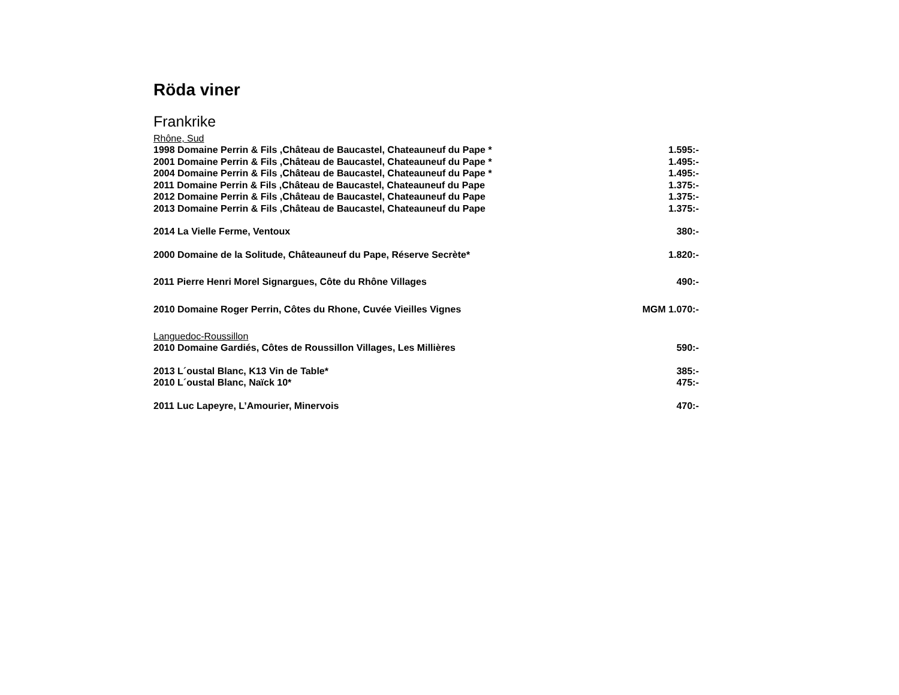Röda viner
Frankrike
Rhône, Sud
1998 Domaine Perrin & Fils ,Château de Baucastel, Chateauneuf du Pape * 1.595:-
2001 Domaine Perrin & Fils ,Château de Baucastel, Chateauneuf du Pape * 1.495:-
2004 Domaine Perrin & Fils ,Château de Baucastel, Chateauneuf du Pape * 1.495:-
2011 Domaine Perrin & Fils ,Château de Baucastel, Chateauneuf du Pape 1.375:-
2012 Domaine Perrin & Fils ,Château de Baucastel, Chateauneuf du Pape 1.375:-
2013 Domaine Perrin & Fils ,Château de Baucastel, Chateauneuf du Pape 1.375:-
2014 La Vielle Ferme, Ventoux 380:-
2000 Domaine de la Solitude, Châteauneuf du Pape, Réserve Secrète* 1.820:-
2011 Pierre Henri Morel Signargues, Côte du Rhône Villages 490:-
2010 Domaine Roger Perrin, Côtes du Rhone, Cuvée Vieilles Vignes MGM 1.070:-
Languedoc-Roussillon
2010 Domaine Gardiés, Côtes de Roussillon Villages, Les Millières 590:-
2013 L´oustal Blanc, K13 Vin de Table* 385:-
2010 L´oustal Blanc, Naïck 10* 475:-
2011 Luc Lapeyre, L’Amourier, Minervois 470:-